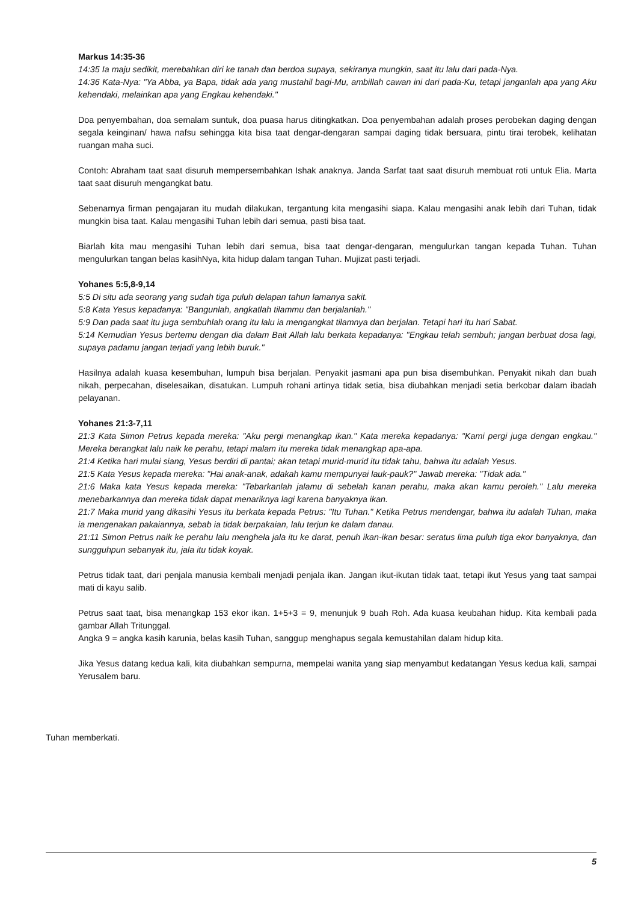Markus 14:35-36
14:35 Ia maju sedikit, merebahkan diri ke tanah dan berdoa supaya, sekiranya mungkin, saat itu lalu dari pada-Nya.
14:36 Kata-Nya: "Ya Abba, ya Bapa, tidak ada yang mustahil bagi-Mu, ambillah cawan ini dari pada-Ku, tetapi janganlah apa yang Aku kehendaki, melainkan apa yang Engkau kehendaki."
Doa penyembahan, doa semalam suntuk, doa puasa harus ditingkatkan. Doa penyembahan adalah proses perobekan daging dengan segala keinginan/ hawa nafsu sehingga kita bisa taat dengar-dengaran sampai daging tidak bersuara, pintu tirai terobek, kelihatan ruangan maha suci.
Contoh: Abraham taat saat disuruh mempersembahkan Ishak anaknya. Janda Sarfat taat saat disuruh membuat roti untuk Elia. Marta taat saat disuruh mengangkat batu.
Sebenarnya firman pengajaran itu mudah dilakukan, tergantung kita mengasihi siapa. Kalau mengasihi anak lebih dari Tuhan, tidak mungkin bisa taat. Kalau mengasihi Tuhan lebih dari semua, pasti bisa taat.
Biarlah kita mau mengasihi Tuhan lebih dari semua, bisa taat dengar-dengaran, mengulurkan tangan kepada Tuhan. Tuhan mengulurkan tangan belas kasihNya, kita hidup dalam tangan Tuhan. Mujizat pasti terjadi.
Yohanes 5:5,8-9,14
5:5 Di situ ada seorang yang sudah tiga puluh delapan tahun lamanya sakit.
5:8 Kata Yesus kepadanya: "Bangunlah, angkatlah tilammu dan berjalanlah."
5:9 Dan pada saat itu juga sembuhlah orang itu lalu ia mengangkat tilamnya dan berjalan. Tetapi hari itu hari Sabat.
5:14 Kemudian Yesus bertemu dengan dia dalam Bait Allah lalu berkata kepadanya: "Engkau telah sembuh; jangan berbuat dosa lagi, supaya padamu jangan terjadi yang lebih buruk."
Hasilnya adalah kuasa kesembuhan, lumpuh bisa berjalan. Penyakit jasmani apa pun bisa disembuhkan. Penyakit nikah dan buah nikah, perpecahan, diselesaikan, disatukan. Lumpuh rohani artinya tidak setia, bisa diubahkan menjadi setia berkobar dalam ibadah pelayanan.
Yohanes 21:3-7,11
21:3 Kata Simon Petrus kepada mereka: "Aku pergi menangkap ikan." Kata mereka kepadanya: "Kami pergi juga dengan engkau." Mereka berangkat lalu naik ke perahu, tetapi malam itu mereka tidak menangkap apa-apa.
21:4 Ketika hari mulai siang, Yesus berdiri di pantai; akan tetapi murid-murid itu tidak tahu, bahwa itu adalah Yesus.
21:5 Kata Yesus kepada mereka: "Hai anak-anak, adakah kamu mempunyai lauk-pauk?" Jawab mereka: "Tidak ada."
21:6 Maka kata Yesus kepada mereka: "Tebarkanlah jalamu di sebelah kanan perahu, maka akan kamu peroleh." Lalu mereka menebarkannya dan mereka tidak dapat menariknya lagi karena banyaknya ikan.
21:7 Maka murid yang dikasihi Yesus itu berkata kepada Petrus: "Itu Tuhan." Ketika Petrus mendengar, bahwa itu adalah Tuhan, maka ia mengenakan pakaiannya, sebab ia tidak berpakaian, lalu terjun ke dalam danau.
21:11 Simon Petrus naik ke perahu lalu menghela jala itu ke darat, penuh ikan-ikan besar: seratus lima puluh tiga ekor banyaknya, dan sungguhpun sebanyak itu, jala itu tidak koyak.
Petrus tidak taat, dari penjala manusia kembali menjadi penjala ikan. Jangan ikut-ikutan tidak taat, tetapi ikut Yesus yang taat sampai mati di kayu salib.
Petrus saat taat, bisa menangkap 153 ekor ikan. 1+5+3 = 9, menunjuk 9 buah Roh. Ada kuasa keubahan hidup. Kita kembali pada gambar Allah Tritunggal.
Angka 9 = angka kasih karunia, belas kasih Tuhan, sanggup menghapus segala kemustahilan dalam hidup kita.
Jika Yesus datang kedua kali, kita diubahkan sempurna, mempelai wanita yang siap menyambut kedatangan Yesus kedua kali, sampai Yerusalem baru.
Tuhan memberkati.
5